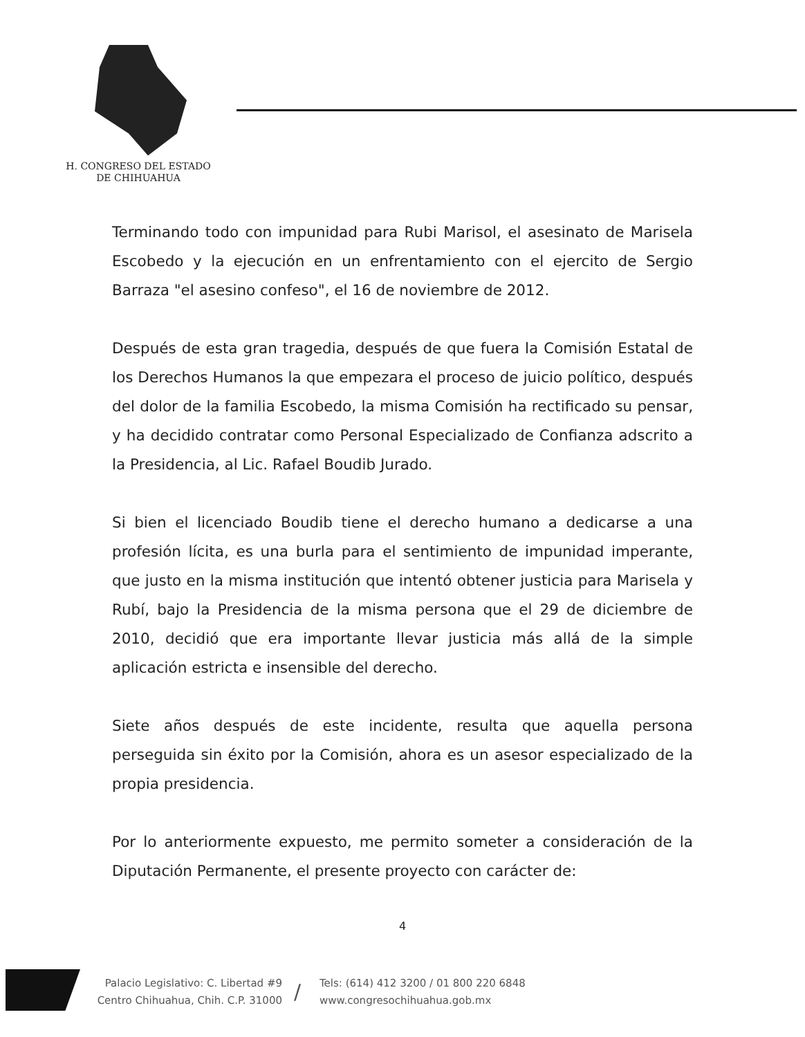H. CONGRESO DEL ESTADO
DE CHIHUAHUA
Terminando todo con impunidad para Rubi Marisol, el asesinato de Marisela Escobedo y la ejecución en un enfrentamiento con el ejercito de Sergio Barraza "el asesino confeso", el 16 de noviembre de 2012.
Después de esta gran tragedia, después de que fuera la Comisión Estatal de los Derechos Humanos la que empezara el proceso de juicio político, después del dolor de la familia Escobedo, la misma Comisión ha rectificado su pensar, y ha decidido contratar como Personal Especializado de Confianza adscrito a la Presidencia, al Lic. Rafael Boudib Jurado.
Si bien el licenciado Boudib tiene el derecho humano a dedicarse a una profesión lícita, es una burla para el sentimiento de impunidad imperante, que justo en la misma institución que intentó obtener justicia para Marisela y Rubí, bajo la Presidencia de la misma persona que el 29 de diciembre de 2010, decidió que era importante llevar justicia más allá de la simple aplicación estricta e insensible del derecho.
Siete años después de este incidente, resulta que aquella persona perseguida sin éxito por la Comisión, ahora es un asesor especializado de la propia presidencia.
Por lo anteriormente expuesto, me permito someter a consideración de la Diputación Permanente, el presente proyecto con carácter de:
4
Palacio Legislativo: C. Libertad #9
Centro Chihuahua, Chih. C.P. 31000
/
Tels: (614) 412 3200 / 01 800 220 6848
www.congresochihuahua.gob.mx